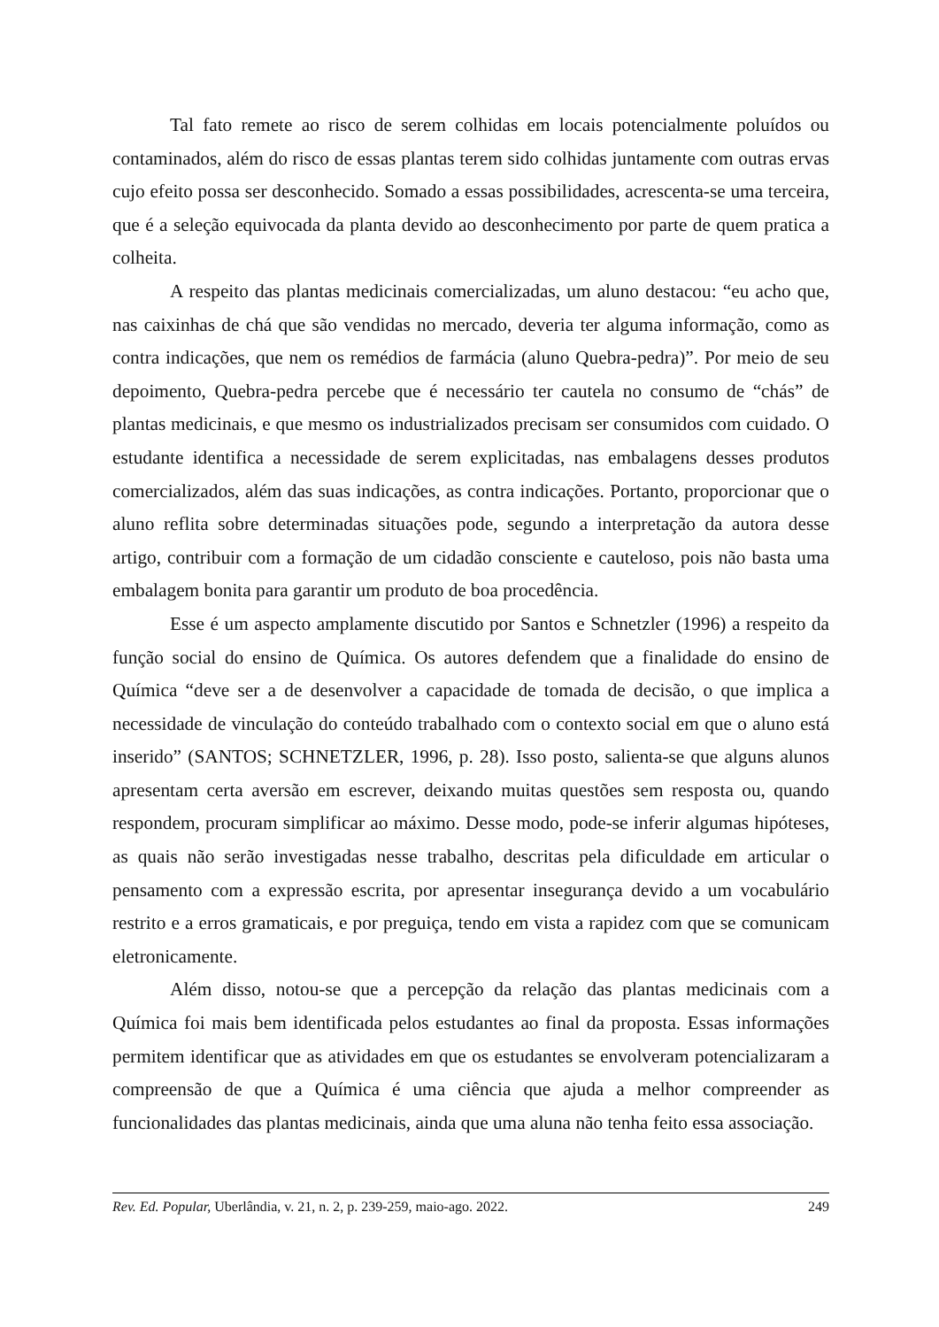Tal fato remete ao risco de serem colhidas em locais potencialmente poluídos ou contaminados, além do risco de essas plantas terem sido colhidas juntamente com outras ervas cujo efeito possa ser desconhecido. Somado a essas possibilidades, acrescenta-se uma terceira, que é a seleção equivocada da planta devido ao desconhecimento por parte de quem pratica a colheita.
A respeito das plantas medicinais comercializadas, um aluno destacou: “eu acho que, nas caixinhas de chá que são vendidas no mercado, deveria ter alguma informação, como as contra indicações, que nem os remédios de farmácia (aluno Quebra-pedra)”. Por meio de seu depoimento, Quebra-pedra percebe que é necessário ter cautela no consumo de “chás” de plantas medicinais, e que mesmo os industrializados precisam ser consumidos com cuidado. O estudante identifica a necessidade de serem explicitadas, nas embalagens desses produtos comercializados, além das suas indicações, as contra indicações. Portanto, proporcionar que o aluno reflita sobre determinadas situações pode, segundo a interpretação da autora desse artigo, contribuir com a formação de um cidadão consciente e cauteloso, pois não basta uma embalagem bonita para garantir um produto de boa procedência.
Esse é um aspecto amplamente discutido por Santos e Schnetzler (1996) a respeito da função social do ensino de Química. Os autores defendem que a finalidade do ensino de Química “deve ser a de desenvolver a capacidade de tomada de decisão, o que implica a necessidade de vinculação do conteúdo trabalhado com o contexto social em que o aluno está inserido” (SANTOS; SCHNETZLER, 1996, p. 28). Isso posto, salienta-se que alguns alunos apresentam certa aversão em escrever, deixando muitas questões sem resposta ou, quando respondem, procuram simplificar ao máximo. Desse modo, pode-se inferir algumas hipóteses, as quais não serão investigadas nesse trabalho, descritas pela dificuldade em articular o pensamento com a expressão escrita, por apresentar insegurança devido a um vocabulário restrito e a erros gramaticais, e por preguiça, tendo em vista a rapidez com que se comunicam eletronicamente.
Além disso, notou-se que a percepção da relação das plantas medicinais com a Química foi mais bem identificada pelos estudantes ao final da proposta. Essas informações permitem identificar que as atividades em que os estudantes se envolveram potencializaram a compreensão de que a Química é uma ciência que ajuda a melhor compreender as funcionalidades das plantas medicinais, ainda que uma aluna não tenha feito essa associação.
Rev. Ed. Popular, Uberlândia, v. 21, n. 2, p. 239-259, maio-ago. 2022. 249